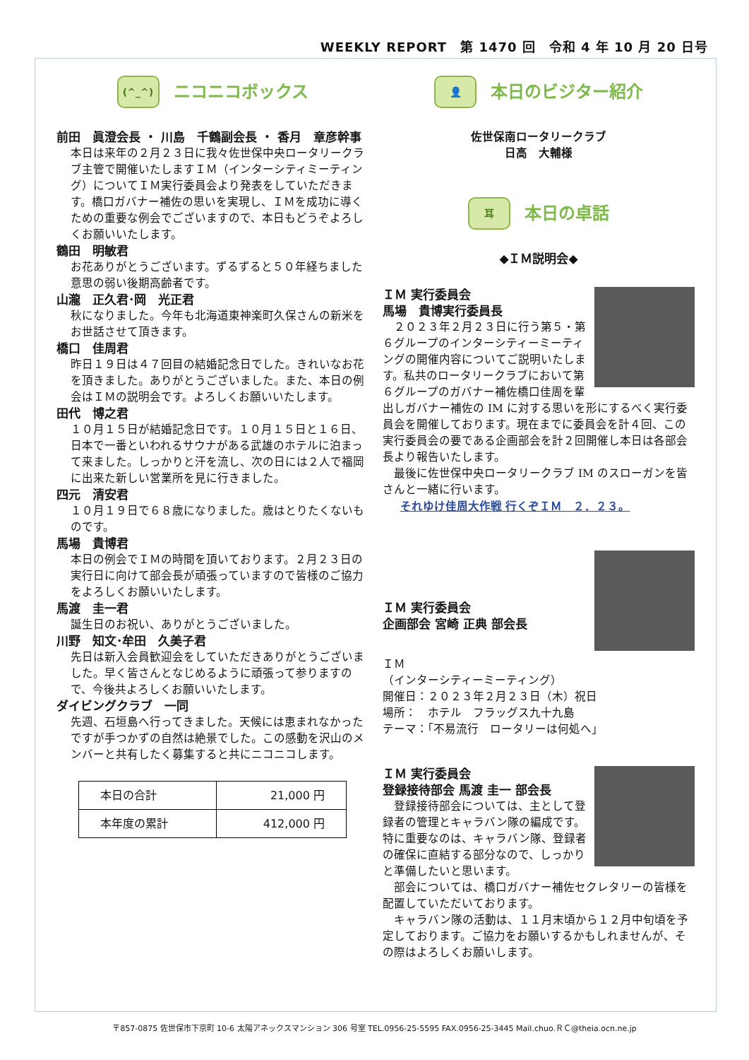WEEKLY REPORT　第 1470 回　令和 4 年 10 月 20 日号
(^_^)
ニコニコボックス
前田　眞澄会長 ・ 川島　千鶴副会長 ・ 香月　章彦幹事
本日は来年の２月２３日に我々佐世保中央ロータリークラブ主管で開催いたしますＩＭ（インターシティミーティング）についてＩＭ実行委員会より発表をしていただきます。橋口ガバナー補佐の思いを実現し、ＩＭを成功に導くための重要な例会でございますので、本日もどうぞよろしくお願いいたします。
鶴田　明敏君
お花ありがとうございます。ずるずると５０年経ちました意思の弱い後期高齢者です。
山瀧　正久君･岡　光正君
秋になりました。今年も北海道東神楽町久保さんの新米をお世話させて頂きます。
橋口　佳周君
昨日１９日は４７回目の結婚記念日でした。きれいなお花を頂きました。ありがとうございました。また、本日の例会はＩＭの説明会です。よろしくお願いいたします。
田代　博之君
１０月１５日が結婚記念日です。１０月１５日と１６日、日本で一番といわれるサウナがある武雄のホテルに泊まって来ました。しっかりと汗を流し、次の日には２人で福岡に出来た新しい営業所を見に行きました。
四元　清安君
１０月１９日で６８歳になりました。歳はとりたくないものです。
馬場　貴博君
本日の例会でＩＭの時間を頂いております。２月２３日の実行日に向けて部会長が頑張っていますので皆様のご協力をよろしくお願いいたします。
馬渡　圭一君
誕生日のお祝い、ありがとうございました。
川野　知文･牟田　久美子君
先日は新入会員歓迎会をしていただきありがとうございました。早く皆さんとなじめるように頑張って参りますので、今後共よろしくお願いいたします。
ダイビングクラブ　一同
先週、石垣島へ行ってきました。天候には恵まれなかったですが手つかずの自然は絶景でした。この感動を沢山のメンバーと共有したく募集すると共にニコニコします。
| 本日の合計 | 21,000 円 |
| 本年度の累計 | 412,000 円 |
👤
本日のビジター紹介
佐世保南ロータリークラブ
日高　大輔様
耳
本日の卓話
◆ＩＭ説明会◆
ＩＭ 実行委員会
馬場　貴博実行委員長
　２０２３年２月２３日に行う第５・第６グループのインターシティーミーティングの開催内容についてご説明いたします。私共のロータリークラブにおいて第６グループのガバナー補佐橋口佳周を輩出しガバナー補佐の IM に対する思いを形にするべく実行委員会を開催しております。現在までに委員会を計４回、この実行委員会の要である企画部会を計２回開催し本日は各部会長より報告いたします。
　最後に佐世保中央ロータリークラブ IM のスローガンを皆さんと一緒に行います。
それゆけ佳周大作戦 行くぞＩＭ　２．２３。
ＩＭ 実行委員会
企画部会 宮崎 正典 部会長
ＩＭ
（インターシティーミーティング）
開催日：２０２３年２月２３日（木）祝日
場所：　ホテル　フラッグス九十九島
テーマ：｢不易流行　ロータリーは何処へ｣
ＩＭ 実行委員会
登録接待部会 馬渡 圭一 部会長
　登録接待部会については、主として登録者の管理とキャラバン隊の編成です。特に重要なのは、キャラバン隊、登録者の確保に直結する部分なので、しっかりと準備したいと思います。
　部会については、橋口ガバナー補佐セクレタリーの皆様を配置していただいております。
　キャラバン隊の活動は、１１月末頃から１２月中旬頃を予定しております。ご協力をお願いするかもしれませんが、その際はよろしくお願いします。
〒857-0875 佐世保市下京町 10-6 太陽アネックスマンション 306 号室 TEL.0956-25-5595 FAX.0956-25-3445 Mail.chuo.ＲＣ@theia.ocn.ne.jp